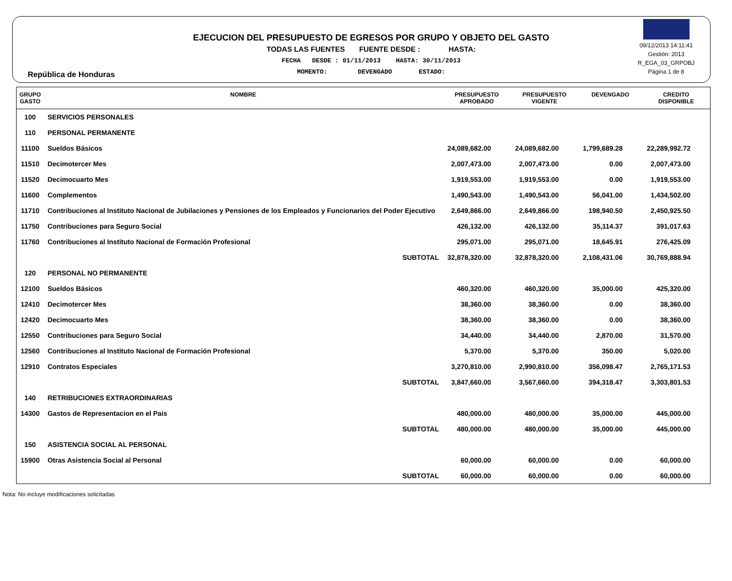República de Honduras
EJECUCION DEL PRESUPUESTO DE EGRESOS POR GRUPO Y OBJETO DEL GASTO
TODAS LAS FUENTES FUENTE DESDE : HASTA:
FECHA DESDE : 01/11/2013 HASTA: 30/11/2013
MOMENTO: DEVENGADO ESTADO:
09/12/2013 14:11:41
Gestión: 2013
R_EGA_03_GRPOBJ
Página 1 de 8
| GRUPO GASTO | NOMBRE | PRESUPUESTO APROBADO | PRESUPUESTO VIGENTE | DEVENGADO | CREDITO DISPONIBLE |
| --- | --- | --- | --- | --- | --- |
| 100 | SERVICIOS PERSONALES | | | | |
| 110 | PERSONAL PERMANENTE | | | | |
| 11100 | Sueldos Básicos | 24,089,682.00 | 24,089,682.00 | 1,799,689.28 | 22,289,992.72 |
| 11510 | Decimotercer Mes | 2,007,473.00 | 2,007,473.00 | 0.00 | 2,007,473.00 |
| 11520 | Decimocuarto Mes | 1,919,553.00 | 1,919,553.00 | 0.00 | 1,919,553.00 |
| 11600 | Complementos | 1,490,543.00 | 1,490,543.00 | 56,041.00 | 1,434,502.00 |
| 11710 | Contribuciones al Instituto Nacional de Jubilaciones y Pensiones de los Empleados y Funcionarios del Poder Ejecutivo | 2,649,866.00 | 2,649,866.00 | 198,940.50 | 2,450,925.50 |
| 11750 | Contribuciones para Seguro Social | 426,132.00 | 426,132.00 | 35,114.37 | 391,017.63 |
| 11760 | Contribuciones al Instituto Nacional de Formación Profesional | 295,071.00 | 295,071.00 | 18,645.91 | 276,425.09 |
| | SUBTOTAL | 32,878,320.00 | 32,878,320.00 | 2,108,431.06 | 30,769,888.94 |
| 120 | PERSONAL NO PERMANENTE | | | | |
| 12100 | Sueldos Básicos | 460,320.00 | 460,320.00 | 35,000.00 | 425,320.00 |
| 12410 | Decimotercer Mes | 38,360.00 | 38,360.00 | 0.00 | 38,360.00 |
| 12420 | Decimocuarto Mes | 38,360.00 | 38,360.00 | 0.00 | 38,360.00 |
| 12550 | Contribuciones para Seguro Social | 34,440.00 | 34,440.00 | 2,870.00 | 31,570.00 |
| 12560 | Contribuciones al Instituto Nacional de Formación Profesional | 5,370.00 | 5,370.00 | 350.00 | 5,020.00 |
| 12910 | Contratos Especiales | 3,270,810.00 | 2,990,810.00 | 356,098.47 | 2,765,171.53 |
| | SUBTOTAL | 3,847,660.00 | 3,567,660.00 | 394,318.47 | 3,303,801.53 |
| 140 | RETRIBUCIONES EXTRAORDINARIAS | | | | |
| 14300 | Gastos de Representacion en el Pais | 480,000.00 | 480,000.00 | 35,000.00 | 445,000.00 |
| | SUBTOTAL | 480,000.00 | 480,000.00 | 35,000.00 | 445,000.00 |
| 150 | ASISTENCIA SOCIAL AL PERSONAL | | | | |
| 15900 | Otras Asistencia Social al Personal | 60,000.00 | 60,000.00 | 0.00 | 60,000.00 |
| | SUBTOTAL | 60,000.00 | 60,000.00 | 0.00 | 60,000.00 |
Nota: No incluye modificaciones solicitadas